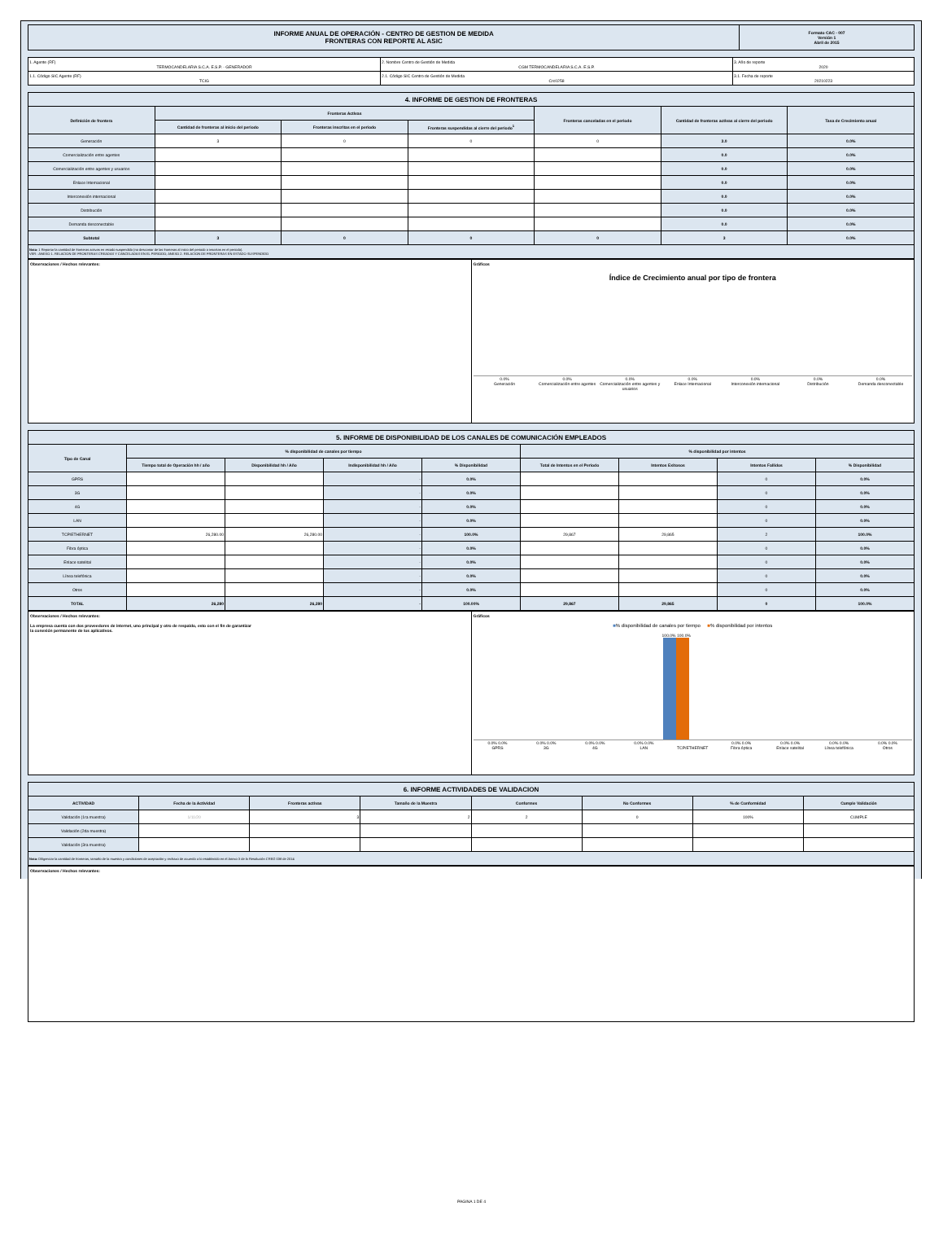| INFORME ANUAL DE OPERACIÓN - CENTRO DE GESTION DE MEDIDA FRONTERAS CON REPORTE AL ASIC | Formato CAC - 007 Versión 1 Abril de 2015 |
| 1. Agente (RF) TERMOCANDELARIA S.C.A. E.S.P. - GENERADOR | 2. Nombre Centro de Gestión de Medida CGM TERMOCANDELARIA S.C.A. E.S.P. | 3. Año de reporte 2020 |
| 1.1. Código SIC Agente (RF) TCIG | 2.1. Código SIC Centro de Gestión de Medida Crc0258 | 3.1. Fecha de reporte 20210223 |
| 4. INFORME DE GESTION DE FRONTERAS | | | | | | |
| Definición de frontera | Fronteras Activas | | | Fronteras canceladas en el periodo | Cantidad de fronteras activas al cierre del periodo | Tasa de Crecimiento anual |
| | Cantidad de fronteras al inicio del periodo | Fronteras inscritas en el periodo | Fronteras suspendidas al cierre del periodo<sup>1</sup> | | | |
| Generación | 3 | 0 | 0 | 0 | 3.0 | 0.0% |
| Comercialización entre agentes | | | | | 0.0 | 0.0% |
| Comercialización entre agentes y usuarios | | | | | 0.0 | 0.0% |
| Enlace Internacional | | | | | 0.0 | 0.0% |
| Interconexión internacional | | | | | 0.0 | 0.0% |
| Distribución | | | | | 0.0 | 0.0% |
| Demanda desconectable | | | | | 0.0 | 0.0% |
| Subtotal | 3 | 0 | 0 | 0 | 3 | 0.0% |
| Nota: 1 Reportar la cantidad de fronteras activas en estado suspendido (no descontar de las fronteras al inicio del periodo o inscritas en el periodo). VER : ANEXO 1. RELACION DE FRONTERAS CREADAS Y CANCELADAS EN EL PERIODO; ANEXO 2. RELACION DE FRONTERAS EN ESTADO SUSPENDIDO | | | | | | |
Observaciones / Hechos relevantes:
Gráficos
Índice de Crecimiento anual por tipo de frontera
0.0%
Generación 0.0%
Comercialización entre agentes 0.0%
Comercialización entre agentes y usuarios 0.0%
Enlace Internacional 0.0%
Interconexión internacional 0.0%
Distribución 0.0%
Demanda desconectable
| 5. INFORME DE DISPONIBILIDAD DE LOS CANALES DE COMUNICACIÓN EMPLEADOS | | | | | | | | |
| Tipo de Canal | % disponibilidad de canales por tiempo | | | | % disponibilidad por intentos | | | |
| | Tiempo total de Operación hh / año | Disponibilidad hh / Año | Indisponibilidad hh / Año | % Disponibilidad | Total de Intentos en el Periodo | Intentos Exitosos | Intentos Fallidos | % Disponibilidad |
| GPRS | | | - | 0.0% | | | 0 | 0.0% |
| 3G | | | - | 0.0% | | | 0 | 0.0% |
| 4G | | | - | 0.0% | | | 0 | 0.0% |
| LAN | | | - | 0.0% | | | 0 | 0.0% |
| TCP/ETHERNET | 26,280.00 | 26,280.00 | - | 100.0% | 29,867 | 29,865 | 2 | 100.0% |
| Fibra óptica | | | - | 0.0% | | | 0 | 0.0% |
| Enlace satelital | | | - | 0.0% | | | 0 | 0.0% |
| Línea telefónica | | | - | 0.0% | | | 0 | 0.0% |
| Otros | | | - | 0.0% | | | 0 | 0.0% |
| TOTAL | 26,280 | 26,280 | - | 100.00% | 29,867 | 29,865 | 0 | 100.0% |
Observaciones / Hechos relevantes:
La empresa cuenta con dos proveedores de internet, uno principal y otro de respaldo, esto con el fin de garantizar
la conexión permanente de los aplicativos.
Gráficos
■% disponibilidad de canales por tiempo ■% disponibilidad por intentos
100.0% 100.0%
0.0% 0.0%
GPRS 0.0% 0.0%
3G 0.0% 0.0%
4G 0.0% 0.0%
LAN
TCP/ETHERNET 0.0% 0.0%
Fibra óptica 0.0% 0.0%
Enlace satelital 0.0% 0.0%
Línea telefónica 0.0% 0.0%
Otros
| 6. INFORME ACTIVIDADES DE VALIDACION | | | | | | | |
| ACTIVIDAD | Fecha de la Actividad | Fronteras activas | Tamaño de la Muestra | Conformes | No Conformes | % de Conformidad | Cumple Validación |
| Validación (1ra muestra) | 1/11/20 | 3 | 2 | 2 | 0 | 100% | CUMPLE |
| Validación (2da muestra) | | | | | | | |
| Validación (3ra muestra) | | | | | | | |
| Nota: Diligenciar la cantidad de fronteras, tamaño de la muestra y condiciones de aceptación y rechazo de acuerdo a lo establecido en el Anexo 3 de la Resolución CREG 038 de 2014 | | | | | | | |
Observaciones / Hechos relevantes:
PAGINA 1 DE 4